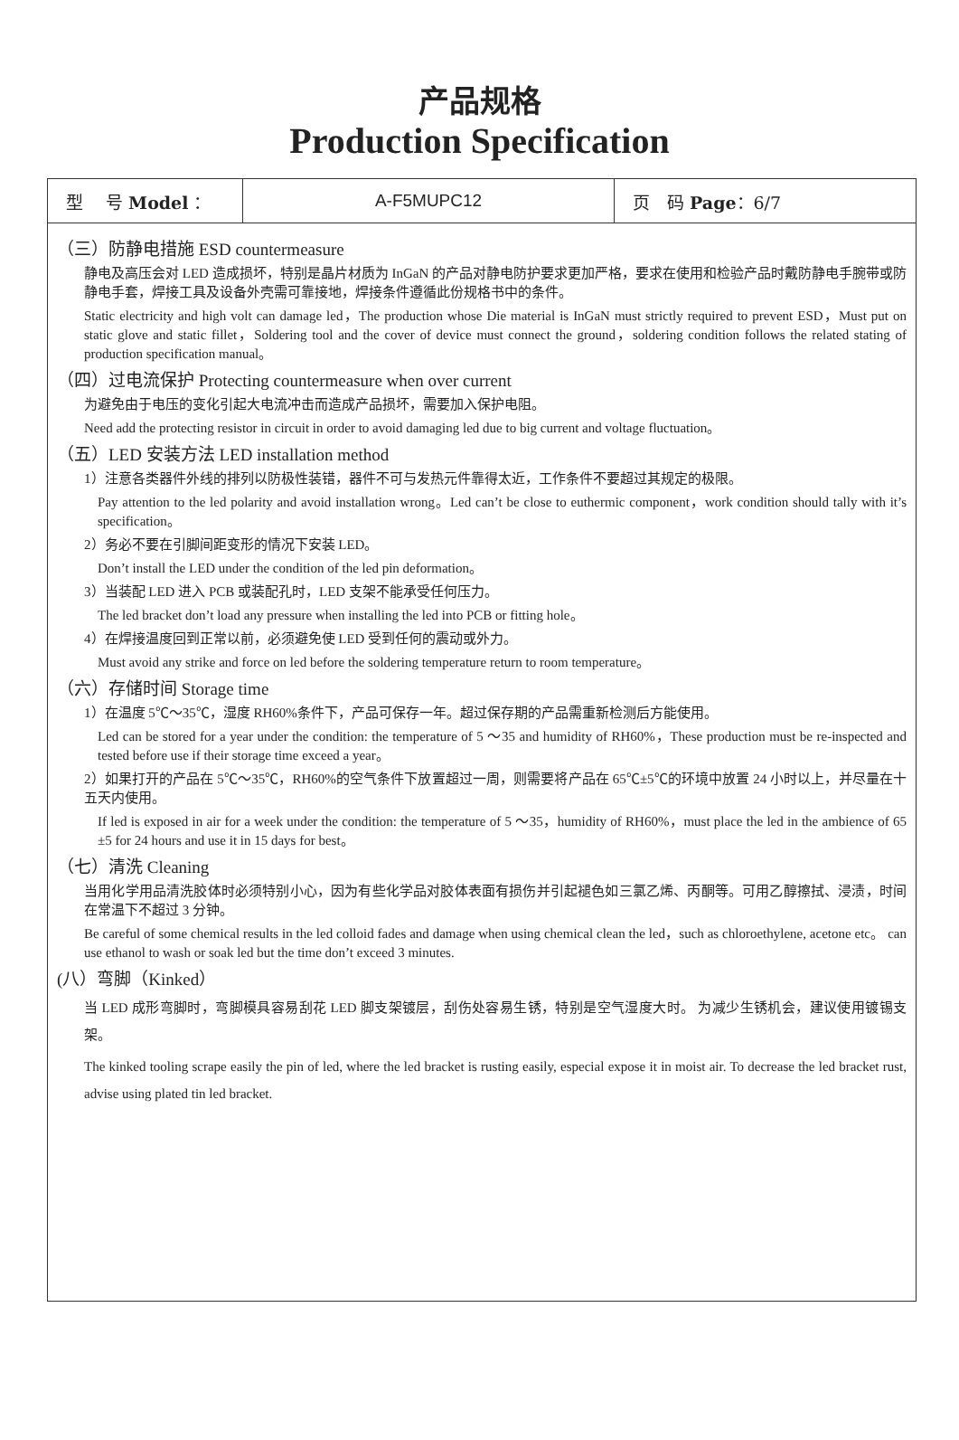产品规格
Production Specification
| 型 号 Model ： | A-F5MUPC12 | 页 码 Page ：6/7 |
（三）防静电措施 ESD countermeasure
静电及高压会对 LED 造成损坏，特别是晶片材质为 InGaN 的产品对静电防护要求更加严格，要求在使用和检验产品时戴防静电手腕带或防静电手套，焊接工具及设备外壳需可靠接地，焊接条件遵循此份规格书中的条件。
Static electricity and high volt can damage led，The production whose Die material is InGaN must strictly required to prevent ESD，Must put on static glove and static fillet，Soldering tool and the cover of device must connect the ground，soldering condition follows the related stating of production specification manual。
（四）过电流保护 Protecting countermeasure when over current
为避免由于电压的变化引起大电流冲击而造成产品损坏，需要加入保护电阻。
Need add the protecting resistor in circuit in order to avoid damaging led due to big current and voltage fluctuation。
（五）LED 安装方法 LED installation method
1）注意各类器件外线的排列以防极性装错，器件不可与发热元件靠得太近，工作条件不要超过其规定的极限。
Pay attention to the led polarity and avoid installation wrong。Led can’t be close to euthermic component，work condition should tally with it’s specification。
2）务必不要在引脚间距变形的情况下安装 LED。
Don’t install the LED under the condition of the led pin deformation。
3）当装配 LED 进入 PCB 或装配孔时，LED 支架不能承受任何压力。
The led bracket don’t load any pressure when installing the led into PCB or fitting hole。
4）在焊接温度回到正常以前，必须避免使 LED 受到任何的震动或外力。
Must avoid any strike and force on led before the soldering temperature return to room temperature。
（六）存储时间 Storage time
1）在温度 5℃～35℃，湿度 RH60%条件下，产品可保存一年。超过保存期的产品需重新检测后方能使用。
Led can be stored for a year under the condition: the temperature of 5 ～35 and humidity of RH60%，These production must be re-inspected and tested before use if their storage time exceed a year。
2）如果打开的产品在 5℃～35℃，RH60%的空气条件下放置超过一周，则需要将产品在 65℃±5℃的环境中放置 24 小时以上，并尽量在十五天内使用。
If led is exposed in air for a week under the condition: the temperature of 5 ～35，humidity of RH60%，must place the led in the ambience of 65 ±5 for 24 hours and use it in 15 days for best。
（七）清洗 Cleaning
当用化学用品清洗胶体时必须特别小心，因为有些化学品对胶体表面有损伤并引起褪色如三氯乙烯、丙酮等。可用乙醇擦拭、浸渍，时间在常温下不超过 3 分钟。
Be careful of some chemical results in the led colloid fades and damage when using chemical clean the led，such as chloroethylene, acetone etc。 can use ethanol to wash or soak led but the time don’t exceed 3 minutes.
(八）弯脚（Kinked）
当 LED 成形弯脚时，弯脚模具容易刮花 LED 脚支架镀层，刮伤处容易生锈，特别是空气湿度大时。 为减少生锈机会，建议使用镀锡支架。
The kinked tooling scrape easily the pin of led, where the led bracket is rusting easily, especial expose it in moist air. To decrease the led bracket rust, advise using plated tin led bracket.